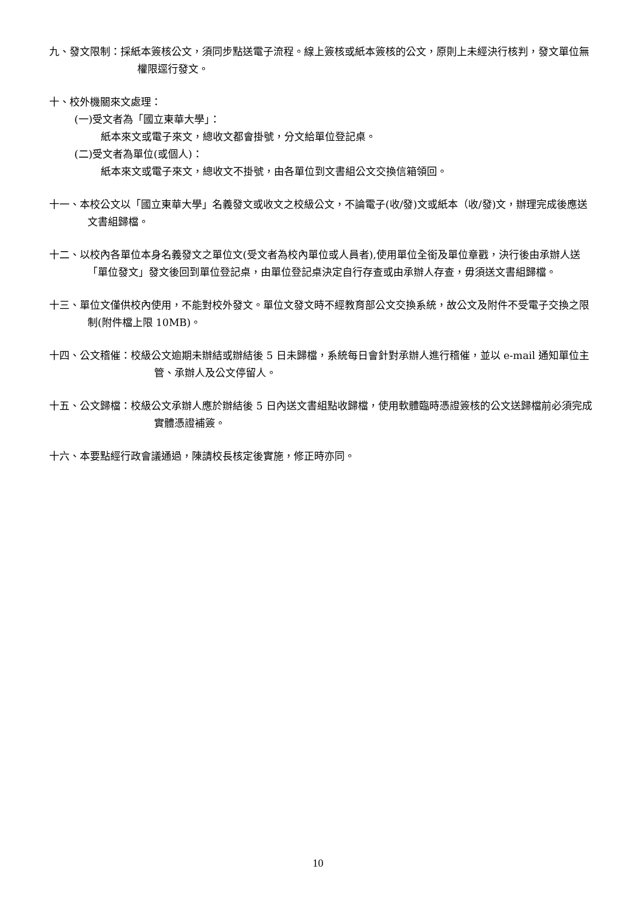九、發文限制：採紙本簽核公文，須同步點送電子流程。線上簽核或紙本簽核的公文，原則上未經決行核判，發文單位無權限逕行發文。
十、校外機關來文處理：
(一)受文者為「國立東華大學」：
紙本來文或電子來文，總收文都會掛號，分文給單位登記桌。
(二)受文者為單位(或個人)：
紙本來文或電子來文，總收文不掛號，由各單位到文書組公文交換信箱領回。
十一、本校公文以「國立東華大學」名義發文或收文之校級公文，不論電子(收/發)文或紙本（收/發)文，辦理完成後應送文書組歸檔。
十二、以校內各單位本身名義發文之單位文(受文者為校內單位或人員者),使用單位全銜及單位章戳，決行後由承辦人送「單位發文」發文後回到單位登記桌，由單位登記桌決定自行存查或由承辦人存查，毋須送文書組歸檔。
十三、單位文僅供校內使用，不能對校外發文。單位文發文時不經教育部公文交換系統，故公文及附件不受電子交換之限制(附件檔上限 10MB)。
十四、公文稽催：校級公文逾期未辦結或辦結後 5 日未歸檔，系統每日會針對承辦人進行稽催，並以 e-mail 通知單位主管、承辦人及公文停留人。
十五、公文歸檔：校級公文承辦人應於辦結後 5 日內送文書組點收歸檔，使用軟體臨時憑證簽核的公文送歸檔前必須完成實體憑證補簽。
十六、本要點經行政會議通過，陳請校長核定後實施，修正時亦同。
10